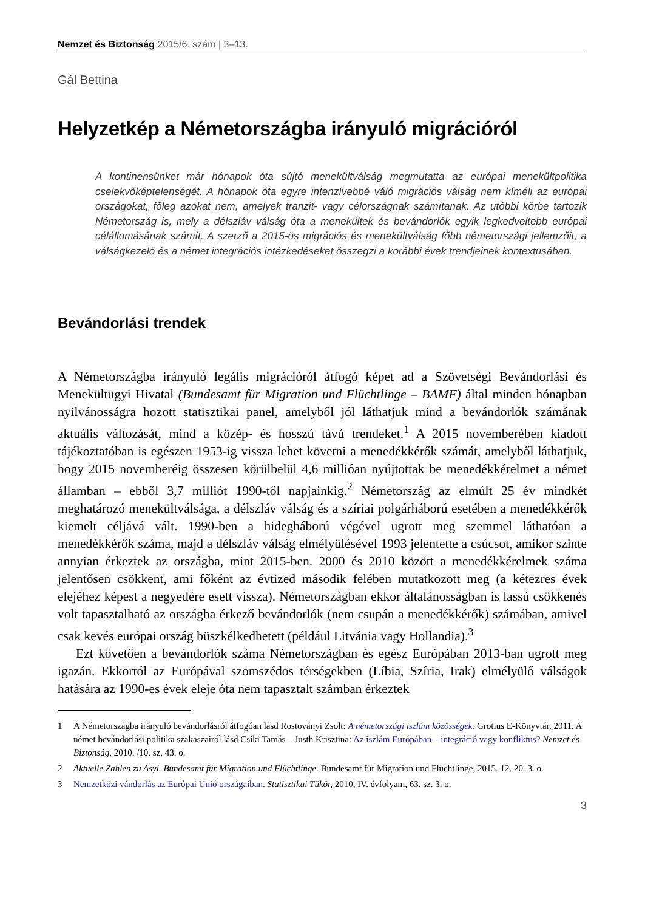Nemzet és Biztonság 2015/6. szám | 3–13.
Gál Bettina
Helyzetkép a Németországba irányuló migrációról
A kontinensünket már hónapok óta sújtó menekültválság megmutatta az európai menekültpolitika cselekvőképtelenségét. A hónapok óta egyre intenzívebbé váló migrációs válság nem kíméli az európai országokat, főleg azokat nem, amelyek tranzit- vagy célországnak számítanak. Az utóbbi körbe tartozik Németország is, mely a délszláv válság óta a menekültek és bevándorlók egyik legkedveltebb európai célállomásának számít. A szerző a 2015-ös migrációs és menekültválság főbb németországi jellemzőit, a válságkezelő és a német integrációs intézkedéseket összegzi a korábbi évek trendjeinek kontextusában.
Bevándorlási trendek
A Németországba irányuló legális migrációról átfogó képet ad a Szövetségi Bevándorlási és Menekültügyi Hivatal (Bundesamt für Migration und Flüchtlinge – BAMF) által minden hónapban nyilvánosságra hozott statisztikai panel, amelyből jól láthatjuk mind a bevándorlók számának aktuális változását, mind a közép- és hosszú távú trendeket.<sup>1</sup> A 2015 novemberében kiadott tájékoztatóban is egészen 1953-ig vissza lehet követni a menedékkérők számát, amelyből láthatjuk, hogy 2015 novemberéig összesen körülbelül 4,6 millióan nyújtottak be menedékkérelmet a német államban – ebből 3,7 milliót 1990-től napjainkig.<sup>2</sup> Németország az elmúlt 25 év mindkét meghatározó menekültválsága, a délszláv válság és a szíriai polgárháború esetében a menedékkérők kiemelt céljává vált. 1990-ben a hidegháború végével ugrott meg szemmel láthatóan a menedékkérők száma, majd a délszláv válság elmélyülésével 1993 jelentette a csúcsot, amikor szinte annyian érkeztek az országba, mint 2015-ben. 2000 és 2010 között a menedékkérelmek száma jelentősen csökkent, ami főként az évtized második felében mutatkozott meg (a kétezres évek elejéhez képest a negyedére esett vissza). Németországban ekkor általánosságban is lassú csökkenés volt tapasztalható az országba érkező bevándorlók (nem csupán a menedékkérők) számában, amivel csak kevés európai ország büszkélkedhetett (például Litvánia vagy Hollandia).<sup>3</sup>
Ezt követően a bevándorlók száma Németországban és egész Európában 2013-ban ugrott meg igazán. Ekkortól az Európával szomszédos térségekben (Líbia, Szíria, Irak) elmélyülő válságok hatására az 1990-es évek eleje óta nem tapasztalt számban érkeztek
1 A Németországba irányuló bevándorlásról átfogóan lásd Rostoványi Zsolt: A németországi iszlám közösségek. Grotius E-Könyvtár, 2011. A német bevándorlási politika szakaszairól lásd Csiki Tamás – Justh Krisztina: Az iszlám Európában – integráció vagy konfliktus? Nemzet és Biztonság, 2010. /10. sz. 43. o.
2 Aktuelle Zahlen zu Asyl. Bundesamt für Migration und Flüchtlinge. Bundesamt für Migration und Flüchtlinge, 2015. 12. 20. 3. o.
3 Nemzetközi vándorlás az Európai Unió országaiban. Statisztikai Tükör, 2010, IV. évfolyam, 63. sz. 3. o.
3